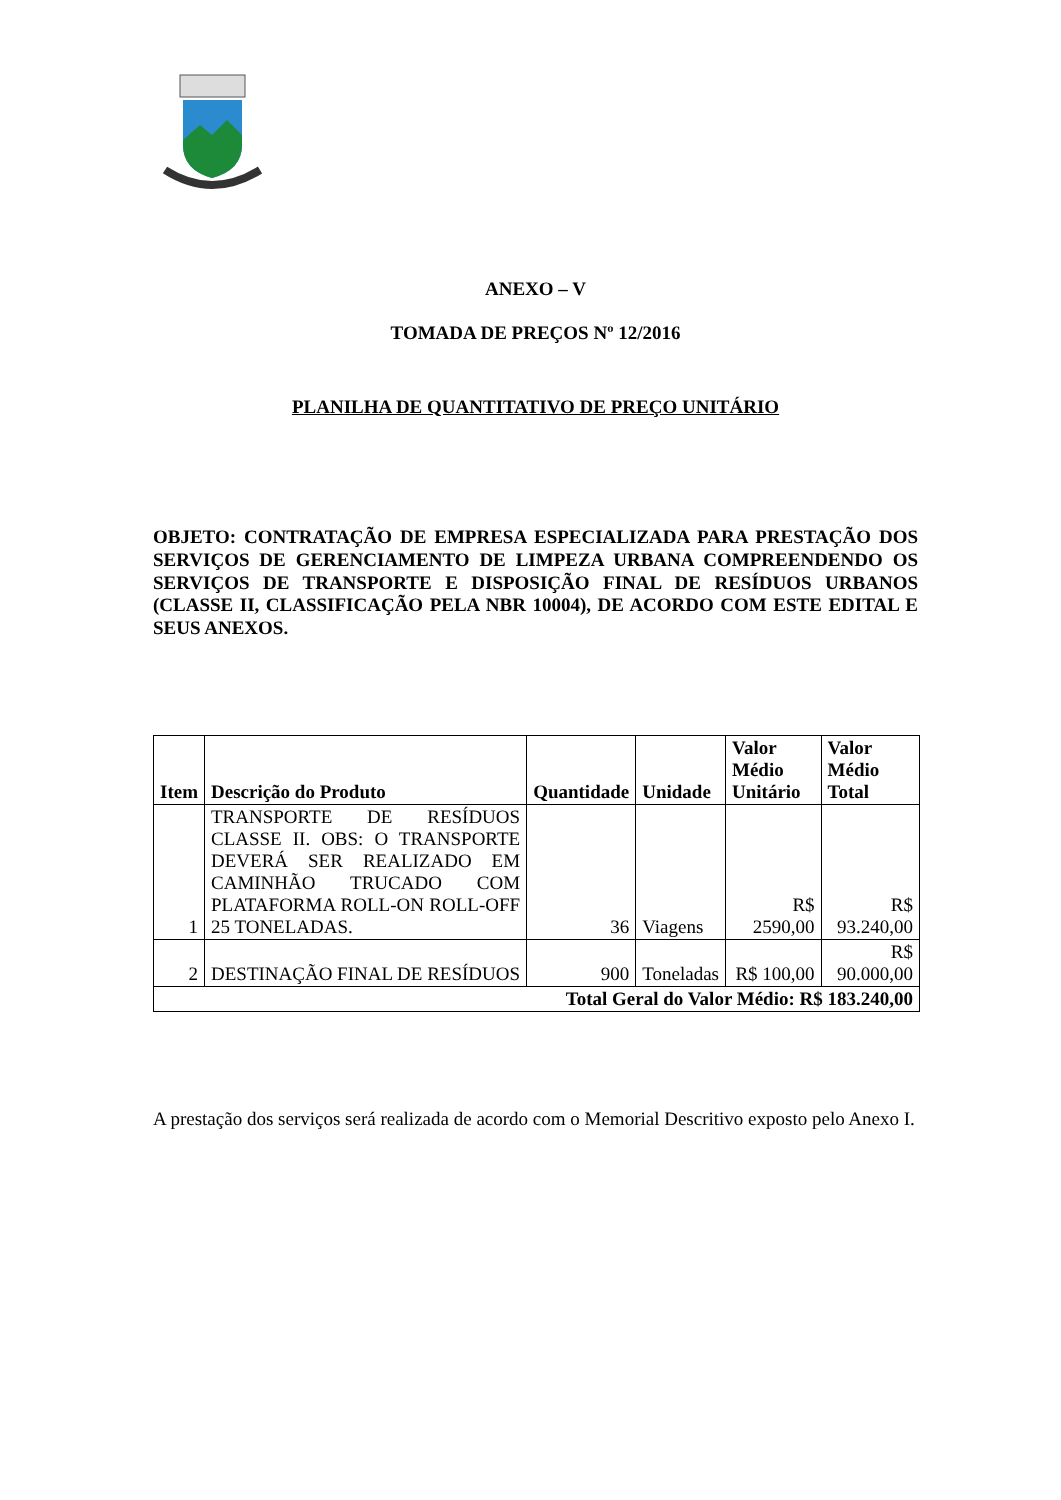ANEXO – V
TOMADA DE PREÇOS Nº 12/2016
PLANILHA DE QUANTITATIVO DE PREÇO UNITÁRIO
OBJETO: CONTRATAÇÃO DE EMPRESA ESPECIALIZADA PARA PRESTAÇÃO DOS SERVIÇOS DE GERENCIAMENTO DE LIMPEZA URBANA COMPREENDENDO OS SERVIÇOS DE TRANSPORTE E DISPOSIÇÃO FINAL DE RESÍDUOS URBANOS (CLASSE II, CLASSIFICAÇÃO PELA NBR 10004), DE ACORDO COM ESTE EDITAL E SEUS ANEXOS.
| Item | Descrição do Produto | Quantidade | Unidade | Valor Médio Unitário | Valor Médio Total |
| --- | --- | --- | --- | --- | --- |
| 1 | TRANSPORTE DE RESÍDUOS CLASSE II. OBS: O TRANSPORTE DEVERÁ SER REALIZADO EM CAMINHÃO TRUCADO COM PLATAFORMA ROLL-ON ROLL-OFF 25 TONELADAS. | 36 | Viagens | R$ 2590,00 | R$ 93.240,00 |
| 2 | DESTINAÇÃO FINAL DE RESÍDUOS | 900 | Toneladas | R$ 100,00 | R$ 90.000,00 |
| Total Geral do Valor Médio: R$ 183.240,00 | | | | | |
A prestação dos serviços será realizada de acordo com o Memorial Descritivo exposto pelo Anexo I.